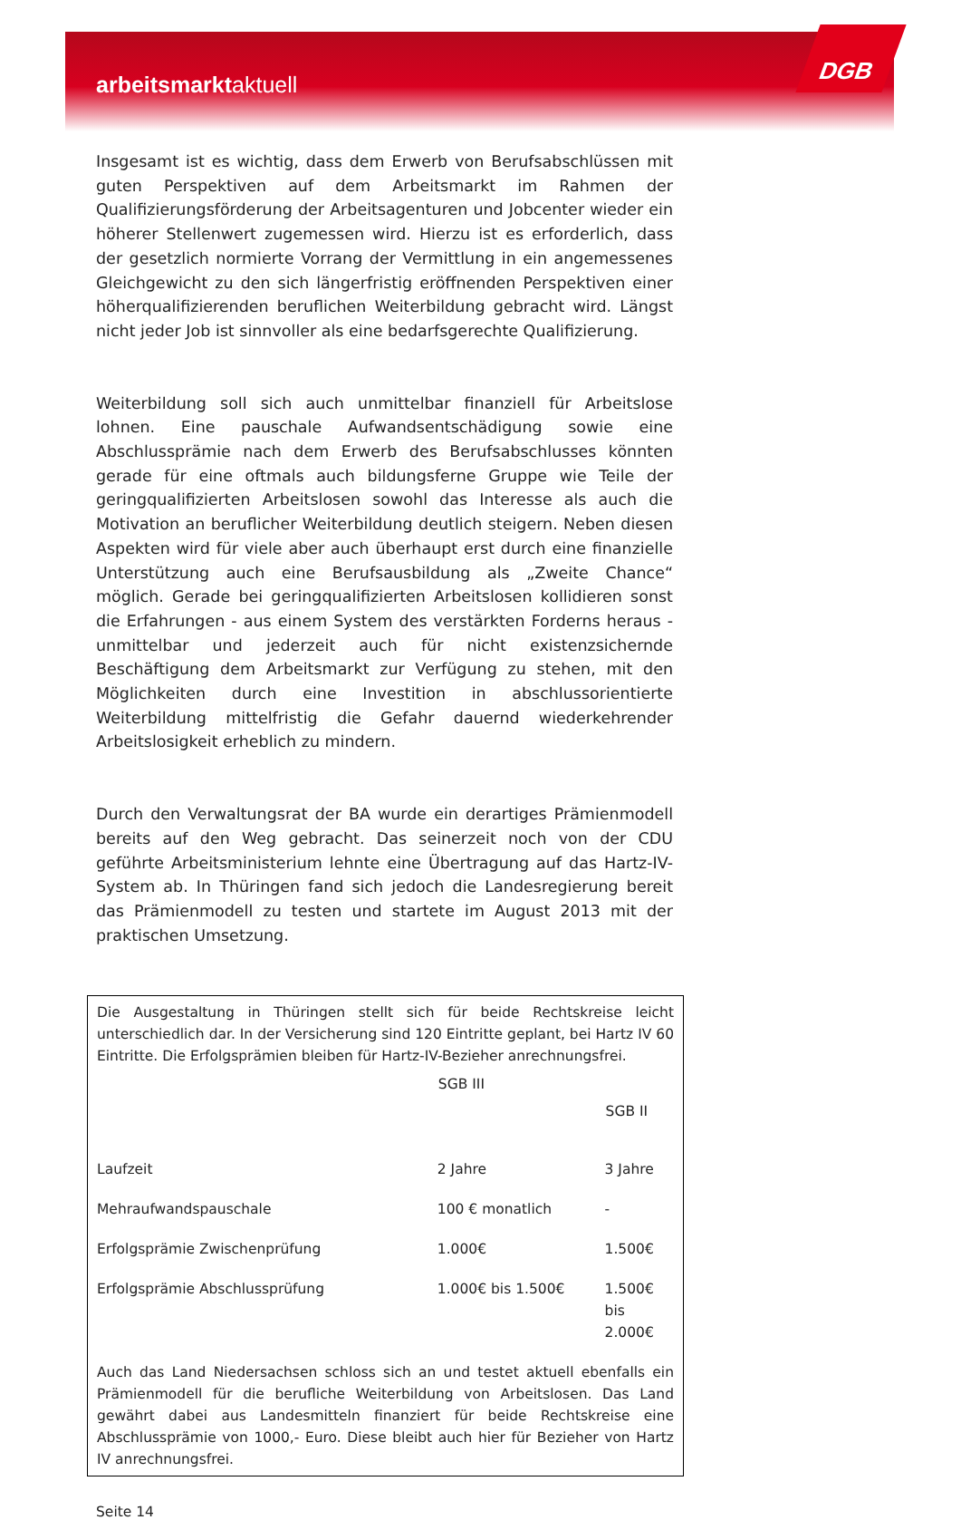arbeitsmarktaktuell
DGB
Insgesamt ist es wichtig, dass dem Erwerb von Berufsabschlüssen mit guten Perspektiven auf dem Arbeitsmarkt im Rahmen der Qualifizierungsförderung der Arbeitsagenturen und Jobcenter wieder ein höherer Stellenwert zugemessen wird. Hierzu ist es erforderlich, dass der gesetzlich normierte Vorrang der Vermittlung in ein angemessenes Gleichgewicht zu den sich längerfristig eröffnenden Perspektiven einer höherqualifizierenden beruflichen Weiterbildung gebracht wird. Längst nicht jeder Job ist sinnvoller als eine bedarfsgerechte Qualifizierung.
Weiterbildung soll sich auch unmittelbar finanziell für Arbeitslose lohnen. Eine pauschale Aufwandsentschädigung sowie eine Abschlussprämie nach dem Erwerb des Berufsabschlusses könnten gerade für eine oftmals auch bildungsferne Gruppe wie Teile der geringqualifizierten Arbeitslosen sowohl das Interesse als auch die Motivation an beruflicher Weiterbildung deutlich steigern. Neben diesen Aspekten wird für viele aber auch überhaupt erst durch eine finanzielle Unterstützung auch eine Berufsausbildung als „Zweite Chance“ möglich. Gerade bei geringqualifizierten Arbeitslosen kollidieren sonst die Erfahrungen - aus einem System des verstärkten Forderns heraus - unmittelbar und jederzeit auch für nicht existenzsichernde Beschäftigung dem Arbeitsmarkt zur Verfügung zu stehen, mit den Möglichkeiten durch eine Investition in abschlussorientierte Weiterbildung mittelfristig die Gefahr dauernd wiederkehrender Arbeitslosigkeit erheblich zu mindern.
Durch den Verwaltungsrat der BA wurde ein derartiges Prämienmodell bereits auf den Weg gebracht. Das seinerzeit noch von der CDU geführte Arbeitsministerium lehnte eine Übertragung auf das Hartz-IV-System ab. In Thüringen fand sich jedoch die Landesregierung bereit das Prämienmodell zu testen und startete im August 2013 mit der praktischen Umsetzung.
Die Ausgestaltung in Thüringen stellt sich für beide Rechtskreise leicht unterschiedlich dar. In der Versicherung sind 120 Eintritte geplant, bei Hartz IV 60 Eintritte. Die Erfolgsprämien bleiben für Hartz-IV-Bezieher anrechnungsfrei.
| | SGB III | SGB II |
| --- | --- | --- |
| Laufzeit | 2 Jahre | 3 Jahre |
| Mehraufwandspauschale | 100 € monatlich | - |
| Erfolgsprämie Zwischenprüfung | 1.000€ | 1.500€ |
| Erfolgsprämie Abschlussprüfung | 1.000€ bis 1.500€ | 1.500€ bis 2.000€ |
Auch das Land Niedersachsen schloss sich an und testet aktuell ebenfalls ein Prämienmodell für die berufliche Weiterbildung von Arbeitslosen. Das Land gewährt dabei aus Landesmitteln finanziert für beide Rechtskreise eine Abschlussprämie von 1000,- Euro. Diese bleibt auch hier für Bezieher von Hartz IV anrechnungsfrei.
Seite 14